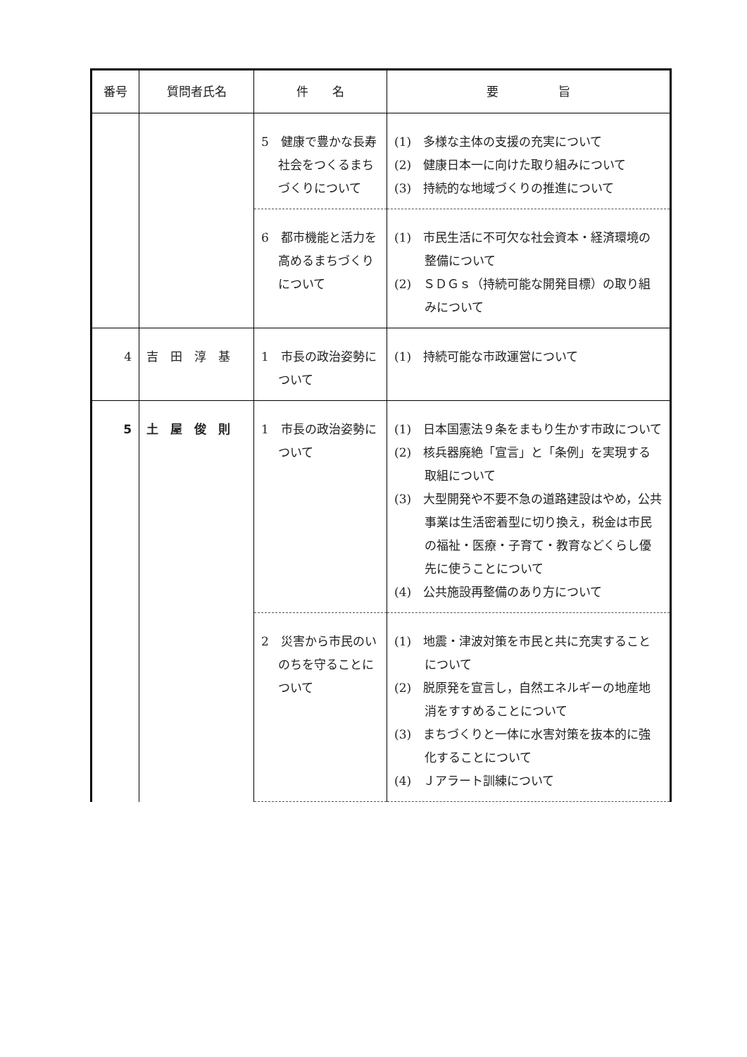| 番号 | 質問者氏名 | 件 名 | 要 旨 |
| --- | --- | --- | --- |
| | | 5 健康で豊かな長寿社会をつくるまちづくりについて | (1) 多様な主体の支援の充実について (2) 健康日本一に向けた取り組みについて (3) 持続的な地域づくりの推進について |
| | | 6 都市機能と活力を高めるまちづくりについて | (1) 市民生活に不可欠な社会資本・経済環境の整備について (2) ＳＤＧｓ（持続可能な開発目標）の取り組みについて |
| 4 | 吉 田 淳 基 | 1 市長の政治姿勢について | (1) 持続可能な市政運営について |
| 5 | 土 屋 俊 則 | 1 市長の政治姿勢について | (1) 日本国憲法９条をまもり生かす市政について (2) 核兵器廃絶「宣言」と「条例」を実現する取組について (3) 大型開発や不要不急の道路建設はやめ，公共事業は生活密着型に切り換え，税金は市民の福祉・医療・子育て・教育などくらし優先に使うことについて (4) 公共施設再整備のあり方について |
| | | 2 災害から市民のいのちを守ることについて | (1) 地震・津波対策を市民と共に充実することについて (2) 脱原発を宣言し，自然エネルギーの地産地消をすすめることについて (3) まちづくりと一体に水害対策を抜本的に強化することについて (4) Ｊアラート訓練について |